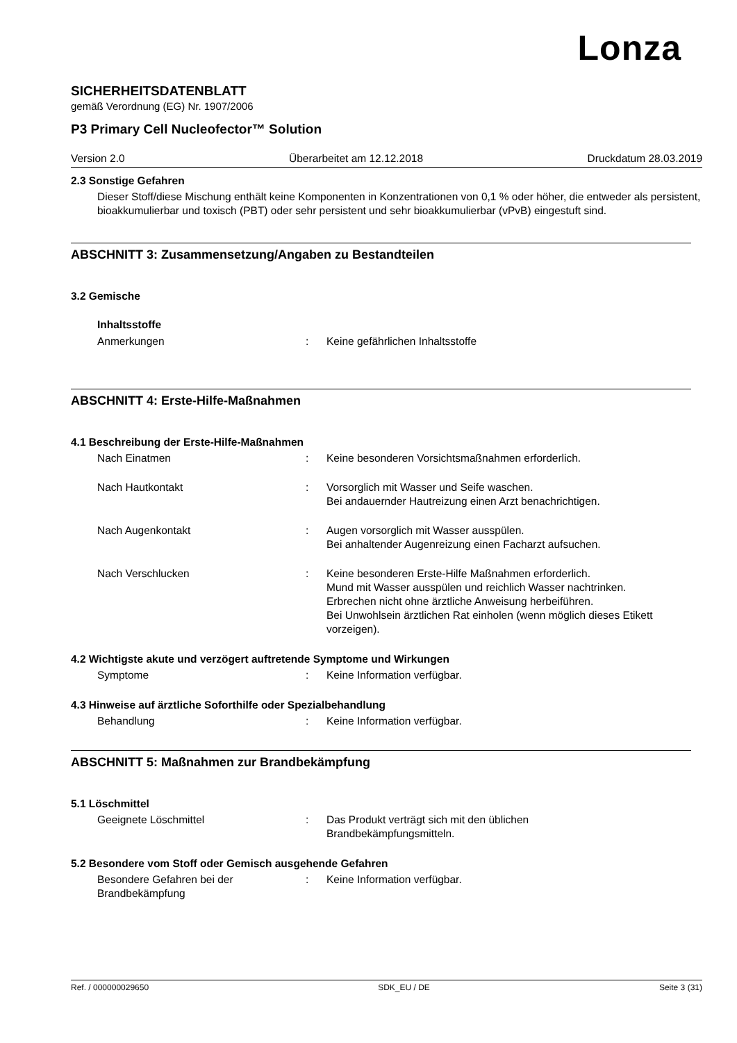Lonza
SICHERHEITSDATENBLATT
gemäß Verordnung (EG) Nr. 1907/2006
P3 Primary Cell Nucleofector™ Solution
Version 2.0 Überarbeitet am 12.12.2018 Druckdatum 28.03.2019
2.3 Sonstige Gefahren
Dieser Stoff/diese Mischung enthält keine Komponenten in Konzentrationen von 0,1 % oder höher, die entweder als persistent, bioakkumulierbar und toxisch (PBT) oder sehr persistent und sehr bioakkumulierbar (vPvB) eingestuft sind.
ABSCHNITT 3: Zusammensetzung/Angaben zu Bestandteilen
3.2 Gemische
Inhaltsstoffe
Anmerkungen : Keine gefährlichen Inhaltsstoffe
ABSCHNITT 4: Erste-Hilfe-Maßnahmen
4.1 Beschreibung der Erste-Hilfe-Maßnahmen
Nach Einatmen : Keine besonderen Vorsichtsmaßnahmen erforderlich.
Nach Hautkontakt : Vorsorglich mit Wasser und Seife waschen.
Bei andauernder Hautreizung einen Arzt benachrichtigen.
Nach Augenkontakt : Augen vorsorglich mit Wasser ausspülen.
Bei anhaltender Augenreizung einen Facharzt aufsuchen.
Nach Verschlucken : Keine besonderen Erste-Hilfe Maßnahmen erforderlich.
Mund mit Wasser ausspülen und reichlich Wasser nachtrinken.
Erbrechen nicht ohne ärztliche Anweisung herbeiführen.
Bei Unwohlsein ärztlichen Rat einholen (wenn möglich dieses Etikett vorzeigen).
4.2 Wichtigste akute und verzögert auftretende Symptome und Wirkungen
Symptome : Keine Information verfügbar.
4.3 Hinweise auf ärztliche Soforthilfe oder Spezialbehandlung
Behandlung : Keine Information verfügbar.
ABSCHNITT 5: Maßnahmen zur Brandbekämpfung
5.1 Löschmittel
Geeignete Löschmittel : Das Produkt verträgt sich mit den üblichen
Brandbekämpfungsmitteln.
5.2 Besondere vom Stoff oder Gemisch ausgehende Gefahren
Besondere Gefahren bei der
Brandbekämpfung
: Keine Information verfügbar.
Ref. / 000000029650 SDK_EU / DE Seite 3 (31)